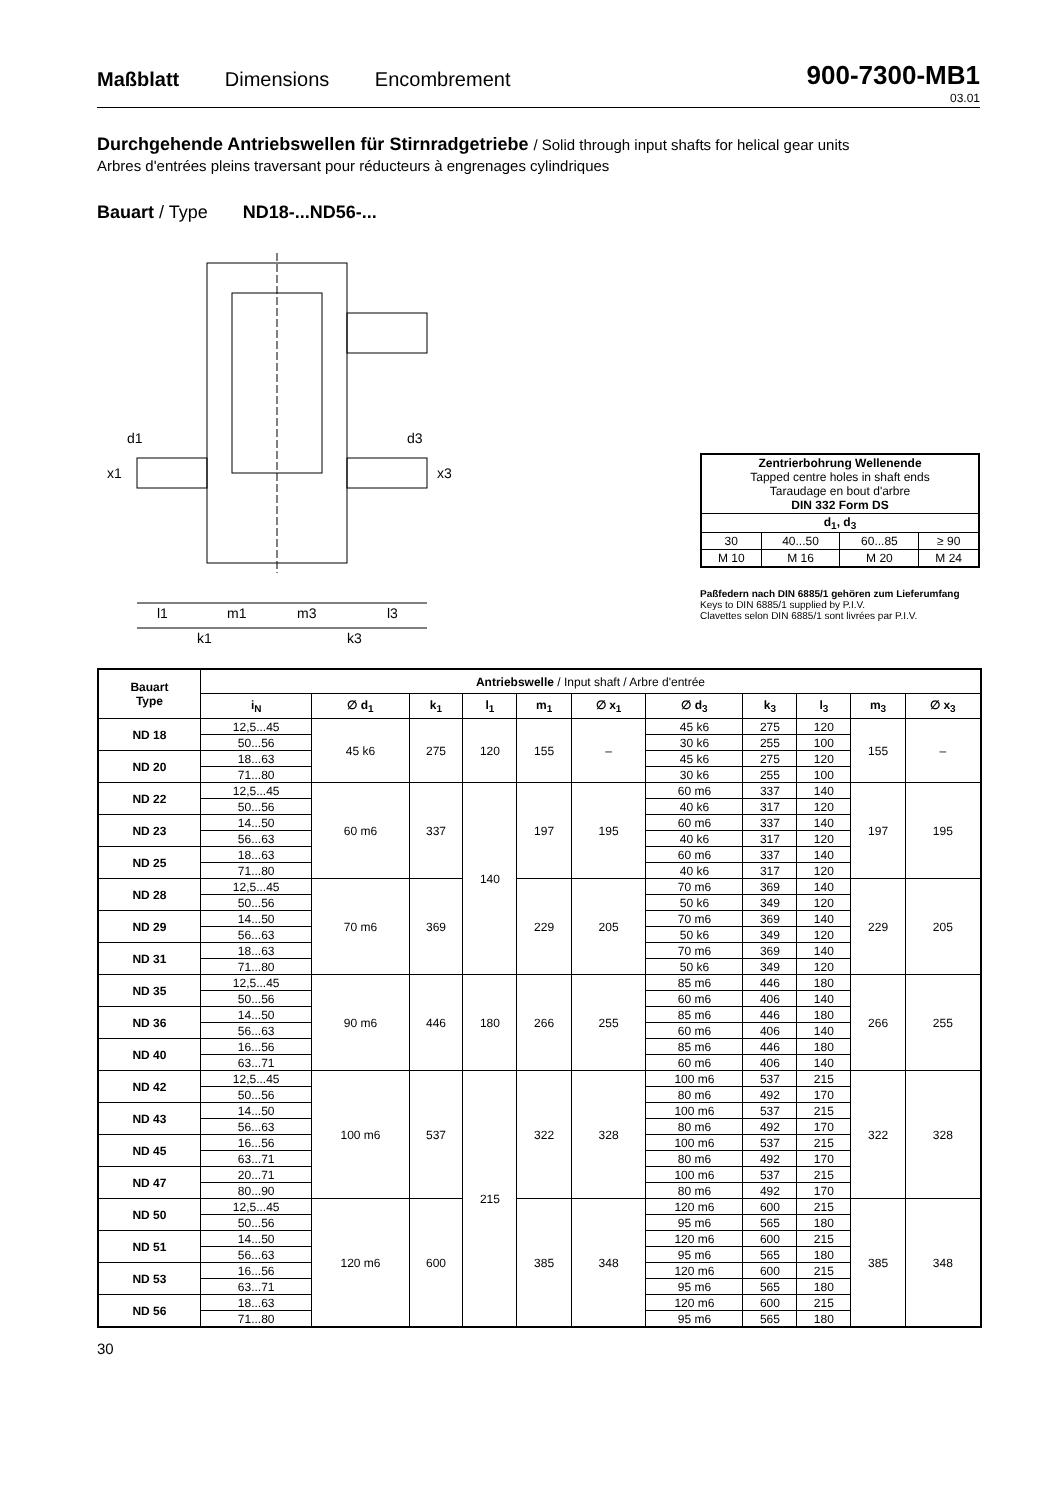Maßblatt Dimensions Encombrement
900-7300-MB1
03.01
Durchgehende Antriebswellen für Stirnradgetriebe / Solid through input shafts for helical gear units
Arbres d'entrées pleins traversant pour réducteurs à engrenages cylindriques
Bauart / Type ND18-...ND56-...
l1
m1
m3
l3
k1
k3
x1
x3
d1
d3
| Zentrierbohrung Wellenende Tapped centre holes in shaft ends Taraudage en bout d'arbre DIN 332 Form DS | | | |
| d<sub>1</sub>, d<sub>3</sub> | | | |
| 30 | 40...50 | 60...85 | ≥ 90 |
| M 10 | M 16 | M 20 | M 24 |
Paßfedern nach DIN 6885/1 gehören zum Lieferumfang
Keys to DIN 6885/1 supplied by P.I.V.
Clavettes selon DIN 6885/1 sont livrées par P.I.V.
| Bauart Type | Antriebswelle / Input shaft / Arbre d'entrée | | | | | | | | | | |
| --- | --- | --- | --- | --- | --- | --- | --- | --- | --- | --- | --- |
| | i<sub>N</sub> | ∅ d<sub>1</sub> | k<sub>1</sub> | l<sub>1</sub> | m<sub>1</sub> | ∅ x<sub>1</sub> | ∅ d<sub>3</sub> | k<sub>3</sub> | l<sub>3</sub> | m<sub>3</sub> | ∅ x<sub>3</sub> |
| ND 18 | 12,5...45 | 45 k6 | 275 | 120 | 155 | – | 45 k6 | 275 | 120 | 155 | – |
| | 50...56 | | | | | | 30 k6 | 255 | 100 | | |
| ND 20 | 18...63 | | | | | | 45 k6 | 275 | 120 | | |
| | 71...80 | | | | | | 30 k6 | 255 | 100 | | |
| ND 22 | 12,5...45 | 60 m6 | 337 | 140 | 197 | 195 | 60 m6 | 337 | 140 | 197 | 195 |
| | 50...56 | | | | | | 40 k6 | 317 | 120 | | |
| ND 23 | 14...50 | | | | | | 60 m6 | 337 | 140 | | |
| | 56...63 | | | | | | 40 k6 | 317 | 120 | | |
| ND 25 | 18...63 | | | | | | 60 m6 | 337 | 140 | | |
| | 71...80 | | | | | | 40 k6 | 317 | 120 | | |
| ND 28 | 12,5...45 | 70 m6 | 369 | | 229 | 205 | 70 m6 | 369 | 140 | 229 | 205 |
| | 50...56 | | | | | | 50 k6 | 349 | 120 | | |
| ND 29 | 14...50 | | | | | | 70 m6 | 369 | 140 | | |
| | 56...63 | | | | | | 50 k6 | 349 | 120 | | |
| ND 31 | 18...63 | | | | | | 70 m6 | 369 | 140 | | |
| | 71...80 | | | | | | 50 k6 | 349 | 120 | | |
| ND 35 | 12,5...45 | 90 m6 | 446 | 180 | 266 | 255 | 85 m6 | 446 | 180 | 266 | 255 |
| | 50...56 | | | | | | 60 m6 | 406 | 140 | | |
| ND 36 | 14...50 | | | | | | 85 m6 | 446 | 180 | | |
| | 56...63 | | | | | | 60 m6 | 406 | 140 | | |
| ND 40 | 16...56 | | | | | | 85 m6 | 446 | 180 | | |
| | 63...71 | | | | | | 60 m6 | 406 | 140 | | |
| ND 42 | 12,5...45 | 100 m6 | 537 | 215 | 322 | 328 | 100 m6 | 537 | 215 | 322 | 328 |
| | 50...56 | | | | | | 80 m6 | 492 | 170 | | |
| ND 43 | 14...50 | | | | | | 100 m6 | 537 | 215 | | |
| | 56...63 | | | | | | 80 m6 | 492 | 170 | | |
| ND 45 | 16...56 | | | | | | 100 m6 | 537 | 215 | | |
| | 63...71 | | | | | | 80 m6 | 492 | 170 | | |
| ND 47 | 20...71 | | | | | | 100 m6 | 537 | 215 | | |
| | 80...90 | | | | | | 80 m6 | 492 | 170 | | |
| ND 50 | 12,5...45 | 120 m6 | 600 | | 385 | 348 | 120 m6 | 600 | 215 | 385 | 348 |
| | 50...56 | | | | | | 95 m6 | 565 | 180 | | |
| ND 51 | 14...50 | | | | | | 120 m6 | 600 | 215 | | |
| | 56...63 | | | | | | 95 m6 | 565 | 180 | | |
| ND 53 | 16...56 | | | | | | 120 m6 | 600 | 215 | | |
| | 63...71 | | | | | | 95 m6 | 565 | 180 | | |
| ND 56 | 18...63 | | | | | | 120 m6 | 600 | 215 | | |
| | 71...80 | | | | | | 95 m6 | 565 | 180 | | |
30